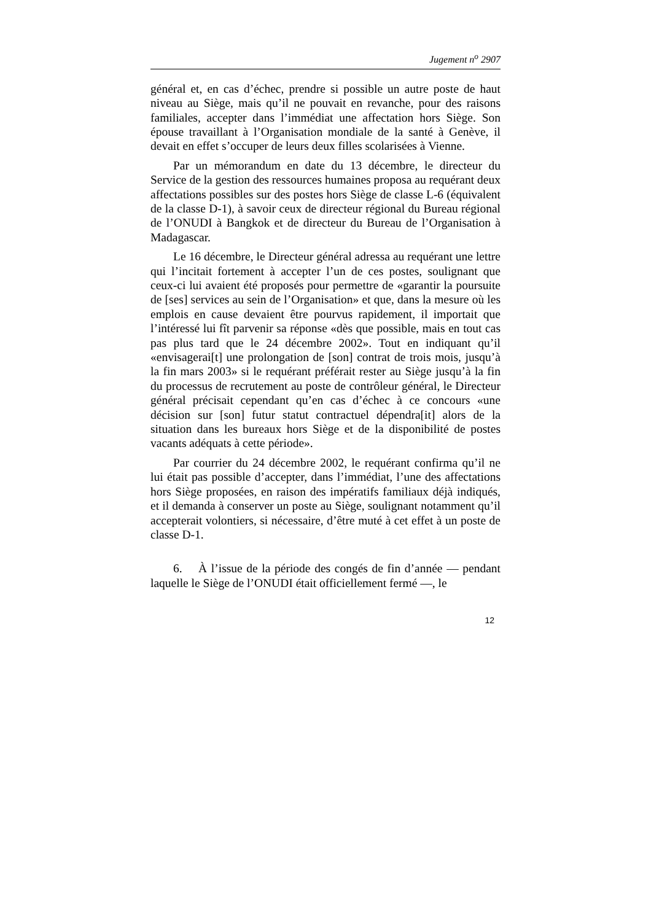Jugement n<sup>o</sup> 2907
général et, en cas d’échec, prendre si possible un autre poste de haut niveau au Siège, mais qu’il ne pouvait en revanche, pour des raisons familiales, accepter dans l’immédiat une affectation hors Siège. Son épouse travaillant à l’Organisation mondiale de la santé à Genève, il devait en effet s’occuper de leurs deux filles scolarisées à Vienne.
Par un mémorandum en date du 13 décembre, le directeur du Service de la gestion des ressources humaines proposa au requérant deux affectations possibles sur des postes hors Siège de classe L-6 (équivalent de la classe D-1), à savoir ceux de directeur régional du Bureau régional de l’ONUDI à Bangkok et de directeur du Bureau de l’Organisation à Madagascar.
Le 16 décembre, le Directeur général adressa au requérant une lettre qui l’incitait fortement à accepter l’un de ces postes, soulignant que ceux-ci lui avaient été proposés pour permettre de «garantir la poursuite de [ses] services au sein de l’Organisation» et que, dans la mesure où les emplois en cause devaient être pourvus rapidement, il importait que l’intéressé lui fît parvenir sa réponse «dès que possible, mais en tout cas pas plus tard que le 24 décembre 2002». Tout en indiquant qu’il «envisagerai[t] une prolongation de [son] contrat de trois mois, jusqu’à la fin mars 2003» si le requérant préférait rester au Siège jusqu’à la fin du processus de recrutement au poste de contrôleur général, le Directeur général précisait cependant qu’en cas d’échec à ce concours «une décision sur [son] futur statut contractuel dépendra[it] alors de la situation dans les bureaux hors Siège et de la disponibilité de postes vacants adéquats à cette période».
Par courrier du 24 décembre 2002, le requérant confirma qu’il ne lui était pas possible d’accepter, dans l’immédiat, l’une des affectations hors Siège proposées, en raison des impératifs familiaux déjà indiqués, et il demanda à conserver un poste au Siège, soulignant notamment qu’il accepterait volontiers, si nécessaire, d’être muté à cet effet à un poste de classe D-1.
6. À l’issue de la période des congés de fin d’année — pendant laquelle le Siège de l’ONUDI était officiellement fermé —, le
12